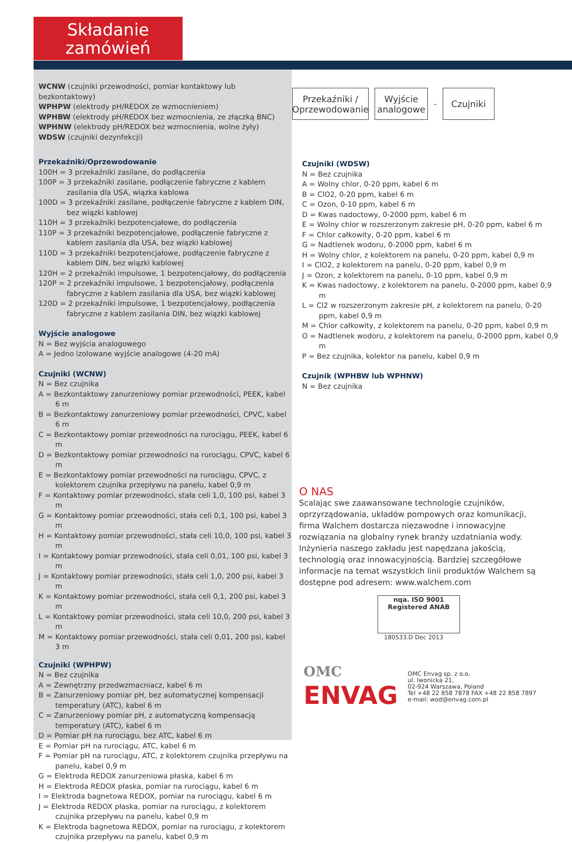Składanie
zamówień
WCNW (czujniki przewodności, pomiar kontaktowy lub bezkontaktowy)
WPHPW (elektrody pH/REDOX ze wzmocnieniem)
WPHBW (elektrody pH/REDOX bez wzmocnienia, ze złączką BNC)
WPHNW (elektrody pH/REDOX bez wzmocnienia, wolne żyły)
WDSW (czujniki dezynfekcji)
Przekaźniki/Oprzewodowanie
100H = 3 przekaźniki zasilane, do podłączenia
100P = 3 przekaźniki zasilane, podłączenie fabryczne z kablem zasilania dla USA, wiązka kablowa
100D = 3 przekaźniki zasilane, podłączenie fabryczne z kablem DIN, bez wiązki kablowej
110H = 3 przekaźniki bezpotencjałowe, do podłączenia
110P = 3 przekaźniki bezpotencjałowe, podłączenie fabryczne z kablem zasilania dla USA, bez wiązki kablowej
110D = 3 przekaźniki bezpotencjałowe, podłączenie fabryczne z kablem DIN, bez wiązki kablowej
120H = 2 przekaźniki impulsowe, 1 bezpotencjałowy, do podłączenia
120P = 2 przekaźniki impulsowe, 1 bezpotencjałowy, podłączenia fabryczne z kablem zasilania dla USA, bez wiązki kablowej
120D = 2 przekaźniki impulsowe, 1 bezpotencjałowy, podłączenia fabryczne z kablem zasilania DIN, bez wiązki kablowej
Wyjście analogowe
N = Bez wyjścia analogowego
A = Jedno izolowane wyjście analogowe (4-20 mA)
Czujniki (WCNW)
N = Bez czujnika
A = Bezkontaktowy zanurzeniowy pomiar przewodności, PEEK, kabel 6 m
B = Bezkontaktowy zanurzeniowy pomiar przewodności, CPVC, kabel 6 m
C = Bezkontaktowy pomiar przewodności na rurociągu, PEEK, kabel 6 m
D = Bezkontaktowy pomiar przewodności na rurociągu, CPVC, kabel 6 m
E = Bezkontaktowy pomiar przewodności na rurociągu, CPVC, z kolektorem czujnika przepływu na panelu, kabel 0,9 m
F = Kontaktowy pomiar przewodności, stała celi 1,0, 100 psi, kabel 3 m
G = Kontaktowy pomiar przewodności, stała celi 0,1, 100 psi, kabel 3 m
H = Kontaktowy pomiar przewodności, stała celi 10,0, 100 psi, kabel 3 m
I = Kontaktowy pomiar przewodności, stała celi 0,01, 100 psi, kabel 3 m
J = Kontaktowy pomiar przewodności, stała celi 1,0, 200 psi, kabel 3 m
K = Kontaktowy pomiar przewodności, stała celi 0,1, 200 psi, kabel 3 m
L = Kontaktowy pomiar przewodności, stała celi 10,0, 200 psi, kabel 3 m
M = Kontaktowy pomiar przewodności, stała celi 0,01, 200 psi, kabel 3 m
Czujniki (WPHPW)
N = Bez czujnika
A = Zewnętrzny przedwzmacniacz, kabel 6 m
B = Zanurzeniowy pomiar pH, bez automatycznej kompensacji temperatury (ATC), kabel 6 m
C = Zanurzeniowy pomiar pH, z automatyczną kompensacją temperatury (ATC), kabel 6 m
D = Pomiar pH na rurociągu, bez ATC, kabel 6 m
E = Pomiar pH na rurociągu, ATC, kabel 6 m
F = Pomiar pH na rurociągu, ATC, z kolektorem czujnika przepływu na panelu, kabel 0,9 m
G = Elektroda REDOX zanurzeniowa płaska, kabel 6 m
H = Elektroda REDOX płaska, pomiar na rurociągu, kabel 6 m
I = Elektroda bagnetowa REDOX, pomiar na rurociągu, kabel 6 m
J = Elektroda REDOX płaska, pomiar na rurociągu, z kolektorem czujnika przepływu na panelu, kabel 0,9 m
K = Elektroda bagnetowa REDOX, pomiar na rurociągu, z kolektorem czujnika przepływu na panelu, kabel 0,9 m
Przekaźniki / Oprzewodowanie
Wyjście analogowe
-
Czujniki
Czujniki (WDSW)
N = Bez czujnika
A = Wolny chlor, 0-20 ppm, kabel 6 m
B = ClO2, 0-20 ppm, kabel 6 m
C = Ozon, 0-10 ppm, kabel 6 m
D = Kwas nadoctowy, 0-2000 ppm, kabel 6 m
E = Wolny chlor w rozszerzonym zakresie pH, 0-20 ppm, kabel 6 m
F = Chlor całkowity, 0-20 ppm, kabel 6 m
G = Nadtlenek wodoru, 0-2000 ppm, kabel 6 m
H = Wolny chlor, z kolektorem na panelu, 0-20 ppm, kabel 0,9 m
I = ClO2, z kolektorem na panelu, 0-20 ppm, kabel 0,9 m
J = Ozon, z kolektorem na panelu, 0-10 ppm, kabel 0,9 m
K = Kwas nadoctowy, z kolektorem na panelu, 0-2000 ppm, kabel 0,9 m
L = Cl2 w rozszerzonym zakresie pH, z kolektorem na panelu, 0-20 ppm, kabel 0,9 m
M = Chlor całkowity, z kolektorem na panelu, 0-20 ppm, kabel 0,9 m
O = Nadtlenek wodoru, z kolektorem na panelu, 0-2000 ppm, kabel 0,9 m
P = Bez czujnika, kolektor na panelu, kabel 0,9 m
Czujnik (WPHBW lub WPHNW)
N = Bez czujnika
O NAS
Scalając swe zaawansowane technologie czujników, oprzyrządowania, układów pompowych oraz komunikacji, firma Walchem dostarcza niezawodne i innowacyjne rozwiązania na globalny rynek branży uzdatniania wody. Inżynieria naszego zakładu jest napędzana jakością, technologią oraz innowacyjnością. Bardziej szczegółowe informacje na temat wszystkich linii produktów Walchem są dostępne pod adresem: www.walchem.com
nqa. ISO 9001 Registered ANAB
180533.D Dec 2013
OMC
ENVAG
OMC Envag sp. z o.o.
ul. Iwonicka 21,
02-924 Warszawa, Poland
Tel +48 22 858 7878 FAX +48 22 858 7897
e-mail: wod@envag.com.pl